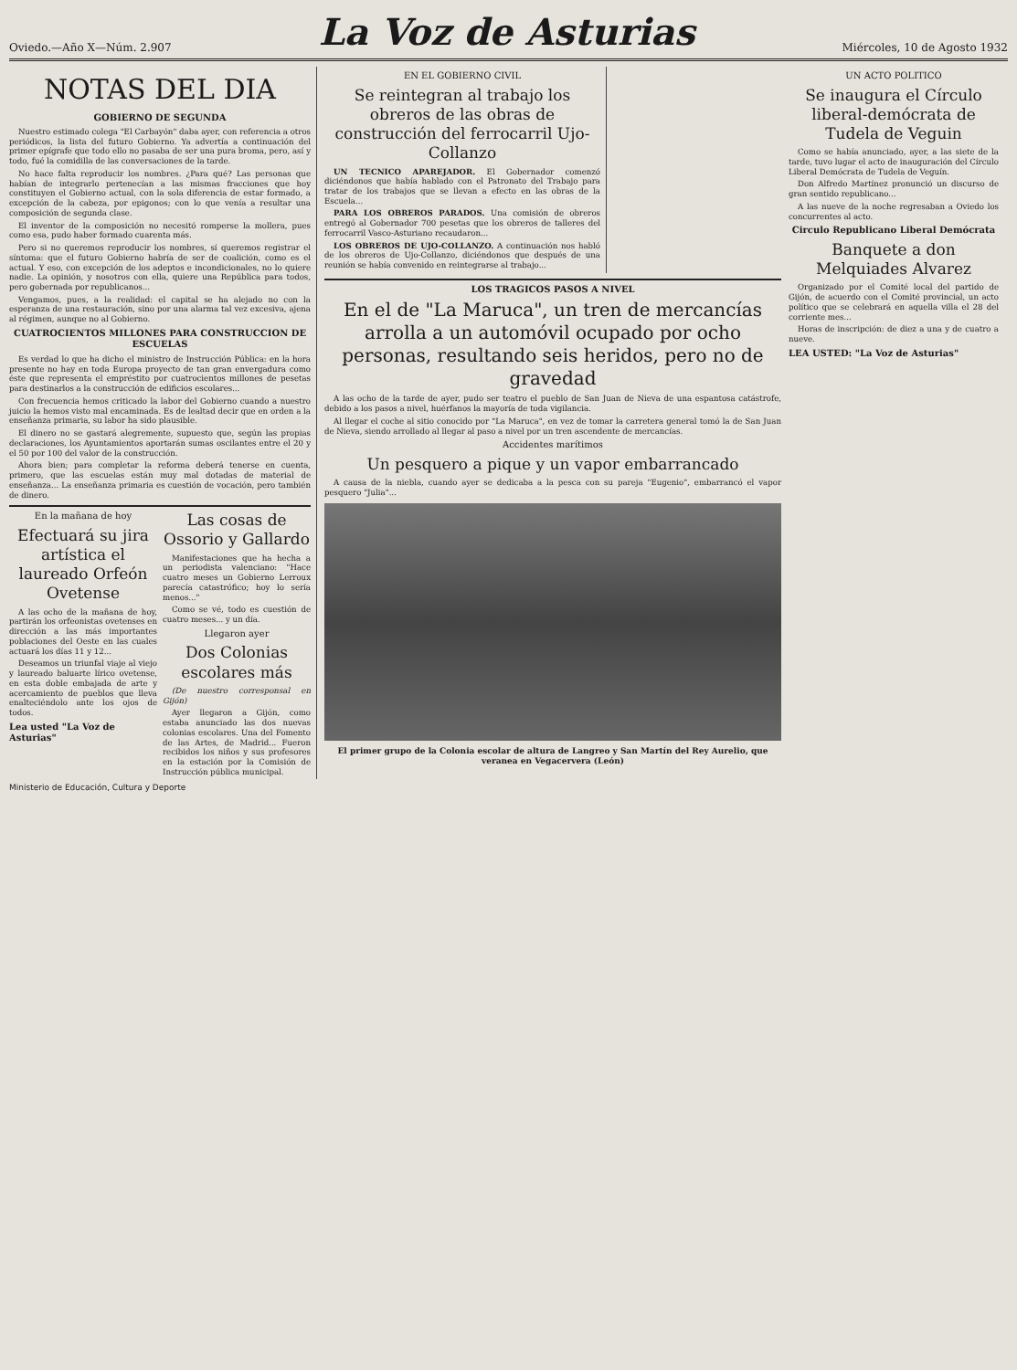Oviedo.—Año X—Núm. 2.907
La Voz de Asturias
Miércoles, 10 de Agosto 1932
NOTAS DEL DIA
GOBIERNO DE SEGUNDA
Nuestro estimado colega "El Carbayón" daba ayer, con referencia a otros periódicos, la lista del futuro Gobierno. Ya advertía a continuación del primer epígrafe que todo ello no pasaba de ser una pura broma, pero, así y todo, fué la comidilla de las conversaciones de la tarde.
No hace falta reproducir los nombres. ¿Para qué? Las personas que habían de integrarlo pertenecían a las mismas fracciones que hoy constituyen el Gobierno actual, con la sola diferencia de estar formado, a excepción de la cabeza, por epigonos; con lo que venía a resultar una composición de segunda clase.
El inventor de la composición no necesitó romperse la mollera, pues como esa, pudo haber formado cuarenta más.
Pero si no queremos reproducir los nombres, sí queremos registrar el síntoma: que el futuro Gobierno habría de ser de coalición, como es el actual. Y eso, con excepción de los adeptos e incondicionales, no lo quiere nadie. La opinión, y nosotros con ella, quiere una República para todos, pero gobernada por republicanos...
Vengamos, pues, a la realidad: el capital se ha alejado no con la esperanza de una restauración, sino por una alarma tal vez excesiva, ajena al régimen, aunque no al Gobierno.
CUATROCIENTOS MILLONES PARA CONSTRUCCION DE ESCUELAS
Es verdad lo que ha dicho el ministro de Instrucción Pública: en la hora presente no hay en toda Europa proyecto de tan gran envergadura como éste que representa el empréstito por cuatrocientos millones de pesetas para destinarlos a la construcción de edificios escolares...
Con frecuencia hemos criticado la labor del Gobierno cuando a nuestro juicio la hemos visto mal encaminada. Es de lealtad decir que en orden a la enseñanza primaria, su labor ha sido plausible.
El dinero no se gastará alegremente, supuesto que, según las propias declaraciones, los Ayuntamientos aportarán sumas oscilantes entre el 20 y el 50 por 100 del valor de la construcción.
Ahora bien; para completar la reforma deberá tenerse en cuenta, primero, que las escuelas están muy mal dotadas de material de enseñanza... La enseñanza primaria es cuestión de vocación, pero también de dinero.
En la mañana de hoy
Efectuará su jira artística el laureado Orfeón Ovetense
A las ocho de la mañana de hoy, partirán los orfeonistas ovetenses en dirección a las más importantes poblaciones del Oeste en las cuales actuará los días 11 y 12...
Deseamos un triunfal viaje al viejo y laureado baluarte lírico ovetense, en esta doble embajada de arte y acercamiento de pueblos que lleva enalteciéndolo ante los ojos de todos.
Lea usted "La Voz de Asturias"
Las cosas de Ossorio y Gallardo
Manifestaciones que ha hecha a un periodista valenciano: "Hace cuatro meses un Gobierno Lerroux parecía catastrófico; hoy lo sería menos..."
Como se vé, todo es cuestión de cuatro meses... y un día.
Llegaron ayer
Dos Colonias escolares más
(De nuestro corresponsal en Gijón)
Ayer llegaron a Gijón, como estaba anunciado las dos nuevas colonias escolares. Una del Fomento de las Artes, de Madrid... Fueron recibidos los niños y sus profesores en la estación por la Comisión de Instrucción pública municipal.
EN EL GOBIERNO CIVIL
Se reintegran al trabajo los obreros de las obras de construcción del ferrocarril Ujo-Collanzo
UN TECNICO APAREJADOR. El Gobernador comenzó diciéndonos que había hablado con el Patronato del Trabajo para tratar de los trabajos que se llevan a efecto en las obras de la Escuela...
PARA LOS OBREROS PARADOS. Una comisión de obreros entregó al Gobernador 700 pesetas que los obreros de talleres del ferrocarril Vasco-Asturiano recaudaron...
LOS OBREROS DE UJO-COLLANZO. A continuación nos habló de los obreros de Ujo-Collanzo, diciéndonos que después de una reunión se había convenido en reintegrarse al trabajo...
LOS TRAGICOS PASOS A NIVEL
En el de "La Maruca", un tren de mercancías arrolla a un automóvil ocupado por ocho personas, resultando seis heridos, pero no de gravedad
A las ocho de la tarde de ayer, pudo ser teatro el pueblo de San Juan de Nieva de una espantosa catástrofe, debido a los pasos a nivel, huérfanos la mayoría de toda vigilancia.
Al llegar el coche al sitio conocido por "La Maruca", en vez de tomar la carretera general tomó la de San Juan de Nieva, siendo arrollado al llegar al paso a nivel por un tren ascendente de mercancías.
Accidentes marítimos
Un pesquero a pique y un vapor embarrancado
A causa de la niebla, cuando ayer se dedicaba a la pesca con su pareja "Eugenio", embarrancó el vapor pesquero "Julia"...
El primer grupo de la Colonia escolar de altura de Langreo y San Martín del Rey Aurelio, que veranea en Vegacervera (León)
UN ACTO POLITICO
Se inaugura el Círculo liberal-demócrata de Tudela de Veguin
Como se había anunciado, ayer, a las siete de la tarde, tuvo lugar el acto de inauguración del Círculo Liberal Demócrata de Tudela de Veguín.
Don Alfredo Martínez pronunció un discurso de gran sentido republicano...
A las nueve de la noche regresaban a Oviedo los concurrentes al acto.
Circulo Republicano Liberal Demócrata
Banquete a don Melquiades Alvarez
Organizado por el Comité local del partido de Gijón, de acuerdo con el Comité provincial, un acto político que se celebrará en aquella villa el 28 del corriente mes...
Horas de inscripción: de diez a una y de cuatro a nueve.
LEA USTED: "La Voz de Asturias"
Ministerio de Educación, Cultura y Deporte